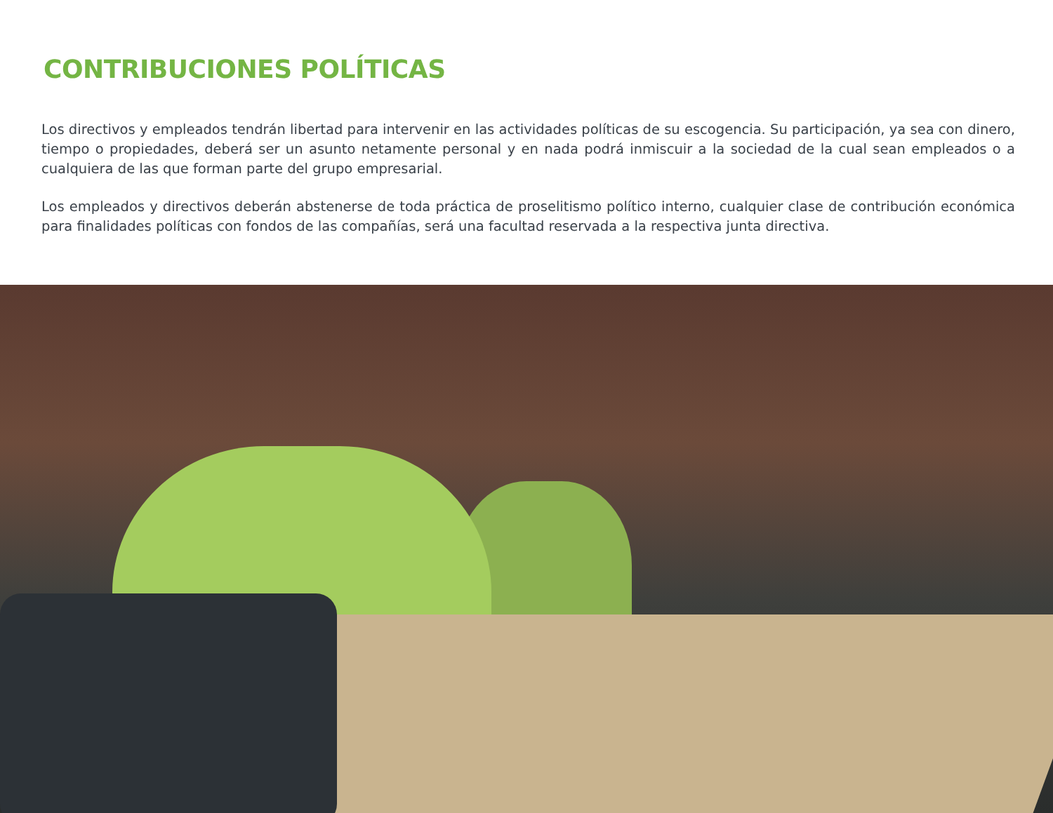CONTRIBUCIONES POLÍTICAS
Los directivos y empleados tendrán libertad para intervenir en las actividades políticas de su escogencia. Su participación, ya sea con dinero, tiempo o propiedades, deberá ser un asunto netamente personal y en nada podrá inmiscuir a la sociedad de la cual sean empleados o a cualquiera de las que forman parte del grupo empresarial.
Los empleados y directivos deberán abstenerse de toda práctica de proselitismo político interno, cualquier clase de contribución económica para finalidades políticas con fondos de las compañías, será una facultad reservada a la respectiva junta directiva.